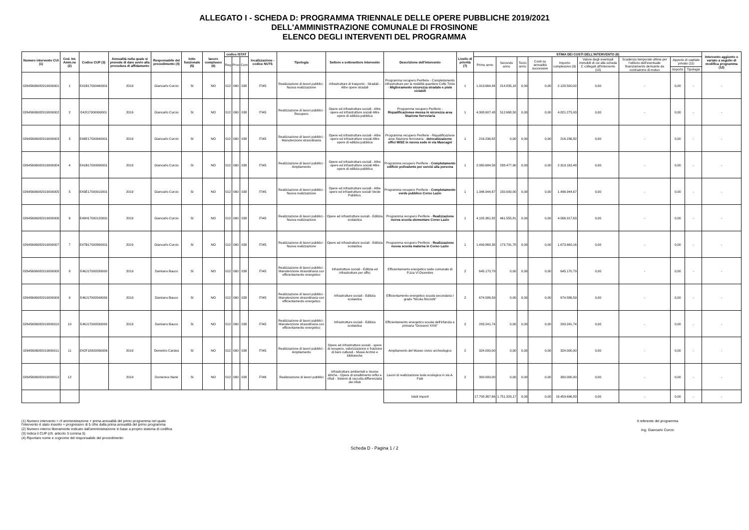ALLEGATO I - SCHEDA D: PROGRAMMA TRIENNALE DELLE OPERE PUBBLICHE 2019/2021
DELL'AMMINISTRAZIONE COMUNALE DI FROSINONE
ELENCO DEGLI INTERVENTI DEL PROGRAMMA
| Numero intervento CUI (1) | Cod. Int. Amm.ne (2) | Codice CUP (3) | Annualità nella quale si prevede di dare avvio alla procedura di affidamento | Responsabile del procedimento (4) | lotto funzionale (5) | lavoro complesso (6) | codice ISTAT | | | localizzazione - codice NUTS | Tipologia | Settore e sottosettore intervento | Descrizione dell'intervento | Livello di priorità (7) | STIMA DEI COSTI DELL'INTERVENTO (8) | | | | | | | | | Intervento aggiunto o variato a seguito di modifica programma (12) |
| --- | --- | --- | --- | --- | --- | --- | --- | --- | --- | --- | --- | --- | --- | --- | --- | --- | --- | --- | --- | --- | --- | --- | --- | --- |
| | | | | | | | Reg | Prov | Com | | | | | | Primo anno | Secondo anno | Terzo anno | Costi su annualità successive | Importo complessivo (9) | Valore degli eventuali immobili di cui alla scheda C collegati all'intervento (10) | Scadenza temporale ultima per l'utilizzo dell'eventuale finanziamento derivante da contrazione di mutuo | Apporto di capitale privato (11) | | |
| | | | | | | | | | | | | | | | | | | | | | | Importo | Tipologia | |
| 02645606082019000001 | 1 | E41B17000440001 | 2019 | Giancarlo Curcio | SI | NO | 012 | 060 | 038 | ITI45 | Realizzazione di lavori pubblici . Nuova realizzazione | Infrastrutture di trasporto - Stradali - Altre opere stradali | Programma recupero Periferie - Completamento infrastrutture per la mobilità quartiere Colle Timio - Miglioramento sicurezza stradale e piste ciclabili | 1 | 1.913.664,84 | 214.835,18 | 0,00 | 0,00 | 2.128.500,02 | 0,00 | - | 0,00 | - | - |
| 02645606082019000002 | 2 | E42I17000090001 | 2019 | Giancarlo Curcio | SI | NO | 012 | 060 | 038 | ITI45 | Realizzazione di lavori pubblici - Recupero | Opere ed infrastrutture sociali - Altre opere ed infrastrutture sociali Altre opere di edilizia pubblica | Programma recupero Periferie - Riqualificazionee messa in sicurezza area Stazione ferroviaria | 1 | 4.308.607,43 | 512.668,50 | 0,00 | 0,00 | 4.821.275,93 | 0,00 | - | 0,00 | - | - |
| 02645606082019000003 | 3 | E46E17000040001 | 2019 | Giancarlo Curcio | SI | NO | 012 | 060 | 038 | ITI45 | Realizzazione di lavori pubblici - Manutenzione straordinaria | Opere ed infrastrutture sociali - Altre opere ed infrastrutture sociali Altre opere di edilizia pubblica | Programma recupero Periferie - Riqualificazione area Stazione ferroviaria - delocalizzaizone uffici MISE in nuova sede in via Mascagni | 1 | 216.236,82 | 0,00 | 0,00 | 0,00 | 216.236,82 | 0,00 | - | 0,00 | - | - |
| 02645606082019000004 | 4 | E41B17000090001 | 2019 | Giancarlo Curcio | SI | NO | 012 | 060 | 038 | ITI45 | Realizzazione di lavori pubblici - Ampliamento | Opere ed infrastrutture sociali - Altre opere ed infrastrutture sociali Altre opere di edilizia pubblica | Programma recupero Periferie - Completamento edificio polivalente per servizi alla persona | 1 | 2.080.684,58 | 238.477,90 | 0,00 | 0,00 | 2.319.162,48 | 0,00 | - | 0,00 | - | - |
| 02645606082019000005 | 5 | E43E17000010001 | 2019 | Giancarlo Curcio | SI | NO | 012 | 060 | 038 | ITI45 | Realizzazione di lavori pubblici - Nuova realizzazione | Opere ed infrastrutture sociali - Altre opere ed infrastrutture sociali Verde Pubblico. | Programma recupero Periferie - Completamento verde pubblico Corso Lazio | 1 | 1.346.944,67 | 150.000,00 | 0,00 | 0,00 | 1.496.944,67 | 0,00 | - | 0,00 | - | - |
| 02645606082019000006 | 6 | E49H17000120001 | 2019 | Giancarlo Curcio | SI | NO | 012 | 060 | 038 | ITI45 | Realizzazione di lavori pubblici - Nuova realizzazione | Opere ed infrastrutture sociali - Edilizia scolastica | Programma recupero Periferie - Realizzazione nuova scuola elementare Corso Lazio | 1 | 4.105.361,82 | 461.555,81 | 0,00 | 0,00 | 4.566.917,63 | 0,00 | - | 0,00 | - | - |
| 02645606082019000007 | 7 | E47B17000560001 | 2019 | Giancarlo Curcio | SI | NO | 012 | 060 | 038 | ITI45 | Realizzazione di lavori pubblici - Nuova realizzazione | Opere ed infrastrutture sociali - Edilizia scolastica | Programma recupero Periferie - Realizzazione nuova scuola materna in Corso Lazio | 1 | 1.499.868,38 | 173.791,78 | 0,00 | 0,00 | 1.673.660,16 | 0,00 | - | 0,00 | - | - |
| 02645606082019000008 | 8 | E46J17000530009 | 2019 | Damiano Bauco | SI | NO | 012 | 060 | 038 | ITI45 | Realizzazione di lavori pubblici - Manutenzione straordinaria con efficientamento energetico | Infrastrutture sociali - Edilizia ed infrastrutture per uffici | Efficientamento energetico sede comunale di P.zza VI Dicembre | 2 | 645.170,79 | 0,00 | 0,00 | 0,00 | 645.170,79 | 0,00 | - | 0,00 | - | - |
| 02645606082019000009 | 9 | E46J17000540009 | 2019 | Damiano Bauco | SI | NO | 012 | 060 | 038 | ITI45 | Realizzazione di lavori pubblici - Manutenzione straordinaria con efficientamento energetico | Infrastrutture sociali - Edilizia scolastica | Efficientamento energetico scuola secondaria I grado “Nicola Ricciotti” | 2 | 674.586,59 | 0,00 | 0,00 | 0,00 | 674.586,59 | 0,00 | - | 0,00 | - | - |
| 02645606082019000010 | 10 | E46J17000530009 | 2019 | Damiano Bauco | SI | NO | 012 | 060 | 038 | ITI45 | Realizzazione di lavori pubblici - Manutenzione straordinaria con efficientamento energetico | Infrastrutture sociali - Edilizia scolastica | Efficientamento energetico scuola dell'infanzia e primaria “Giovanni XXIII” | 2 | 293.241,74 | 0,00 | 0,00 | 0,00 | 293.241,74 | 0,00 | - | 0,00 | - | - |
| 02645606082019000011 | 11 | E42F18000060006 | 2019 | Demetrio Cardea | SI | NO | 012 | 060 | 038 | ITI45 | Realizzazione di lavori pubblici - Ampliamento | Opere ed infrastrutture sociali - opere di recupero, valorizzazione e fruizione di beni culturali - Musei Archivi e biblioteche | Ampliamento del Museo civico archeologico | 2 | 324.000,00 | 0,00 | 0,00 | 0,00 | 324.000,00 | 0,00 | - | 0,00 | - | - |
| 02645606082019000012 | 12 | | 2019 | Domenico Nané | SI | NO | 012 | 060 | 038 | ITI46 | Realizzazione di lavori pubblici | Infrastrutture ambientali e risorse idriche - Opere di smaltimento reflui e rifiuti - Sistemi di raccolta differenziata dei rifiuti | Lavori di realizzazione isola ecologica in via A. Fabi | 2 | 300.000,00 | 0,00 | 0,00 | 0,00 | 300.000,00 | 0,00 | - | 0,00 | - | - |
| | | | | | | | | | | | | | totali importi | | 17.708.367,66 | 1.751.329,17 | 0,00 | 0,00 | 19.459.696,83 | 0,00 | - | 0,00 | - | - |
(1) Numero intervento = cf amministrazione + prima annualità del primo programma nel quale l'intervento è stato inserito + progressivo di 5 cifre dalla prima annualità del primo programma
(2) Numero interno liberamente indicato dall'amministrazione in base a proprio sistema di codifica
(3) Indica il CUP (cfr. articolo 3 comma 5)
(4) Riportare nome e cognome del responsabile del procedimento
Il referente del programma
Ing. Giancarlo Curcio
Scheda D - Pagina 1 / 2